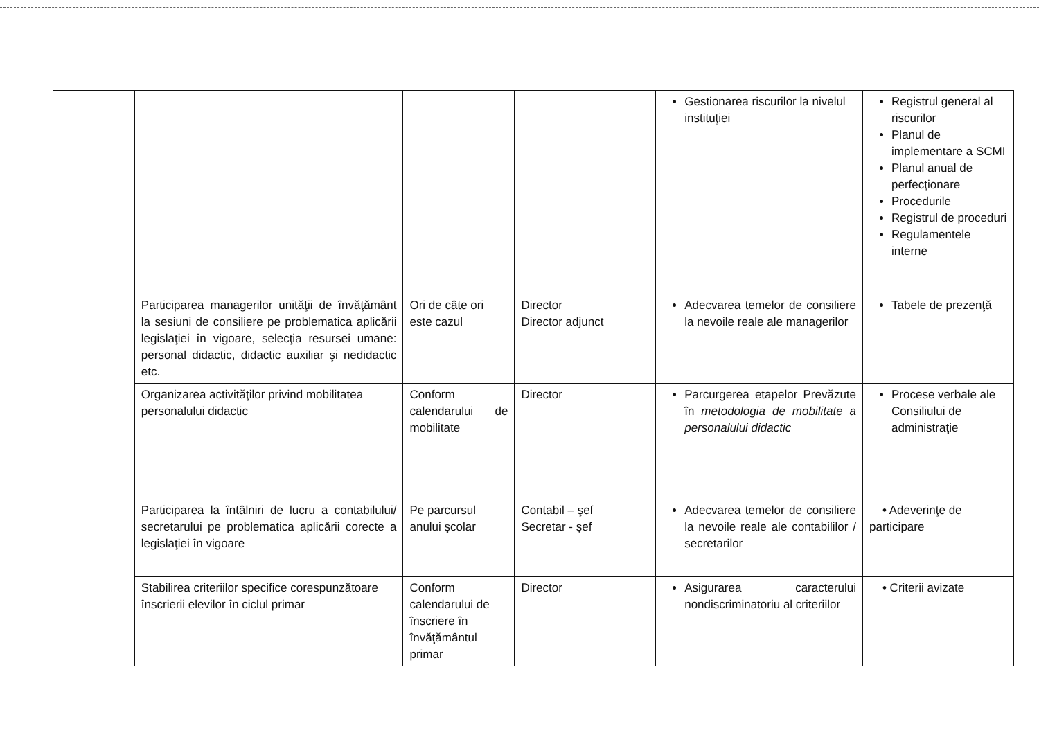| | | | | Gestionarea riscurilor la nivelul instituţiei | Registrul general al riscurilor Planul de implementare a SCMI Planul anual de perfecţionare Procedurile Registrul de proceduri Regulamentele interne |
| | Participarea managerilor unităţii de învăţământ la sesiuni de consiliere pe problematica aplicării legislaţiei în vigoare, selecţia resursei umane: personal didactic, didactic auxiliar şi nedidactic etc. | Ori de câte ori este cazul | Director Director adjunct | Adecvarea temelor de consiliere la nevoile reale ale managerilor | Tabele de prezenţă |
| | Organizarea activităţilor privind mobilitatea personalului didactic | Conform calendarului de mobilitate | Director | Parcurgerea etapelor Prevăzute în metodologia de mobilitate a personalului didactic | Procese verbale ale Consiliului de administraţie |
| | Participarea la întâlniri de lucru a contabilului/ secretarului pe problematica aplicării corecte a legislaţiei în vigoare | Pe parcursul anului şcolar | Contabil – şef Secretar - şef | Adecvarea temelor de consiliere la nevoile reale ale contabililor / secretarilor | • Adeverinţe de participare |
| | Stabilirea criteriilor specifice corespunzătoare înscrierii elevilor în ciclul primar | Conform calendarului de înscriere în învăţământul primar | Director | Asigurarea caracterului nondiscriminatoriu al criteriilor | • Criterii avizate |